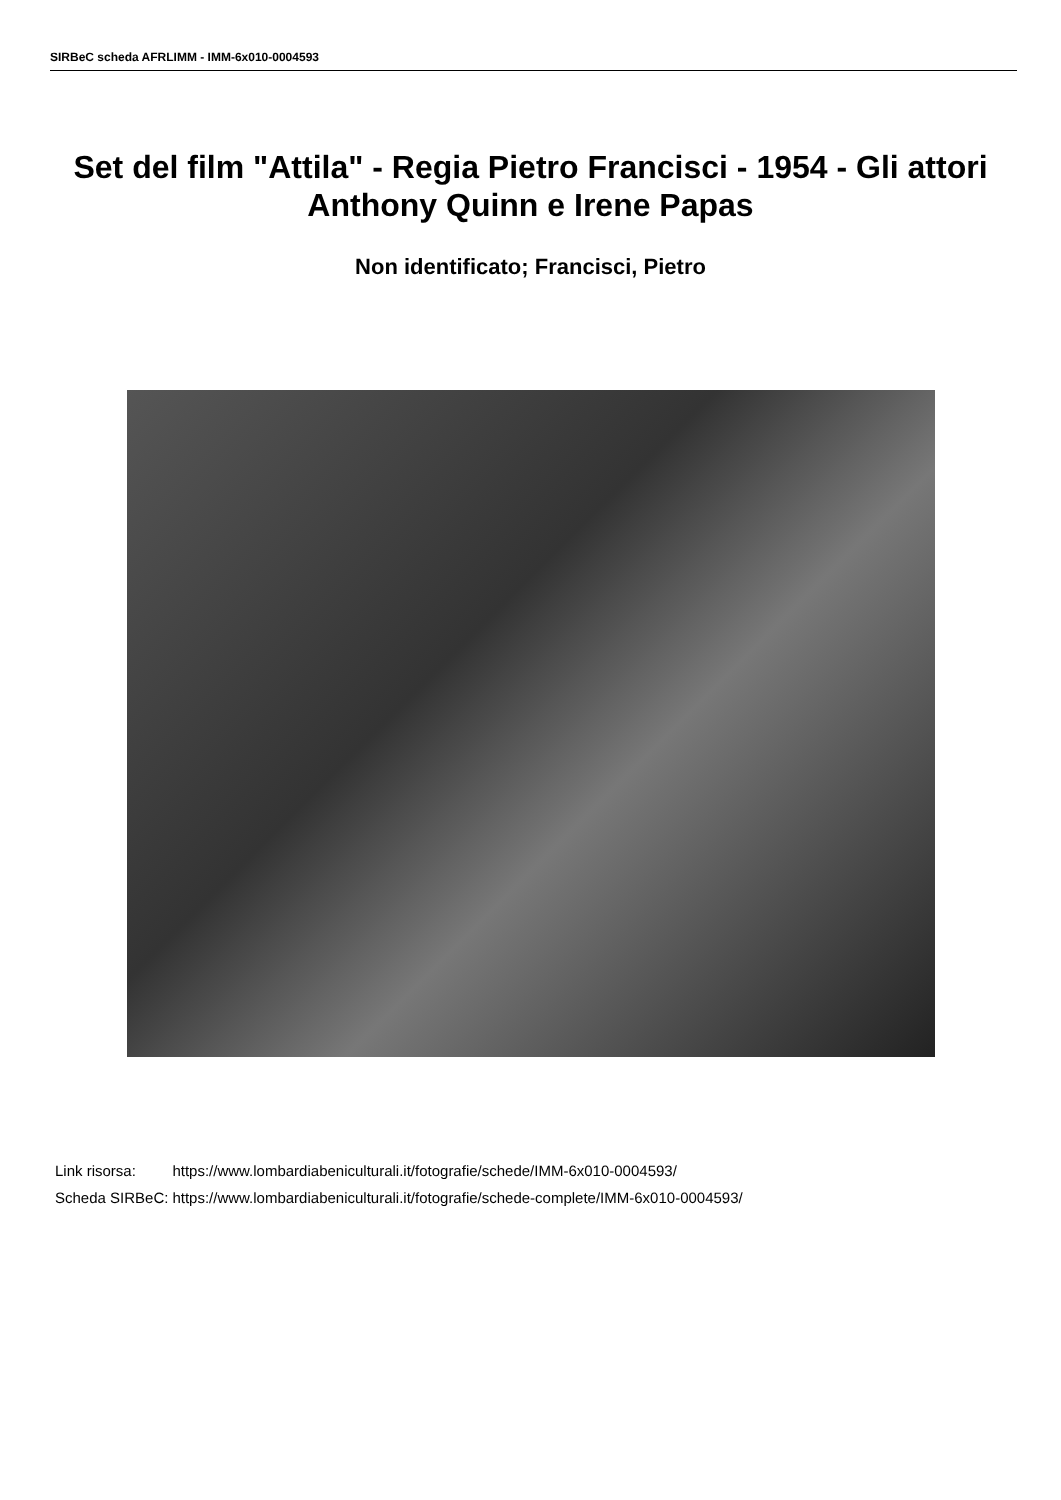SIRBeC scheda AFRLIMM - IMM-6x010-0004593
Set del film "Attila" - Regia Pietro Francisci - 1954 - Gli attori Anthony Quinn e Irene Papas
Non identificato; Francisci, Pietro
| Link risorsa: | https://www.lombardiabeniculturali.it/fotografie/schede/IMM-6x010-0004593/ |
| Scheda SIRBeC: | https://www.lombardiabeniculturali.it/fotografie/schede-complete/IMM-6x010-0004593/ |